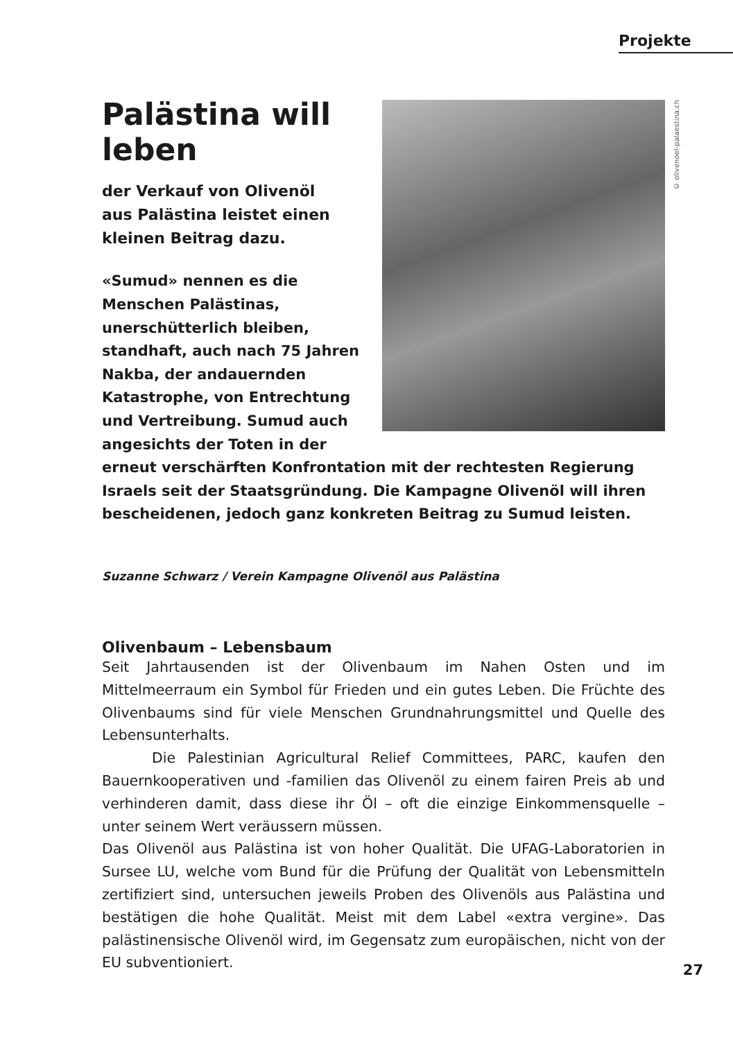Projekte
© olivenoel-palaestina.ch
Palästina will leben
der Verkauf von Olivenöl
aus Palästina leistet einen
kleinen Beitrag dazu.
«Sumud» nennen es die Menschen Palästinas, unerschütterlich bleiben, standhaft, auch nach 75 Jahren Nakba, der andauernden Katastrophe, von Entrechtung und Vertreibung. Sumud auch angesichts der Toten in der erneut verschärften Konfrontation mit der rechtesten Regierung Israels seit der Staatsgründung. Die Kampagne Olivenöl will ihren bescheidenen, jedoch ganz konkreten Beitrag zu Sumud leisten.
Suzanne Schwarz / Verein Kampagne Olivenöl aus Palästina
Olivenbaum – Lebensbaum
Seit Jahrtausenden ist der Olivenbaum im Nahen Osten und im Mittelmeerraum ein Symbol für Frieden und ein gutes Leben. Die Früchte des Olivenbaums sind für viele Menschen Grundnahrungsmittel und Quelle des Lebensunterhalts.
Die Palestinian Agricultural Relief Committees, PARC, kaufen den Bauernkooperativen und -familien das Olivenöl zu einem fairen Preis ab und verhinderen damit, dass diese ihr Öl – oft die einzige Einkommensquelle – unter seinem Wert veräussern müssen.
Das Olivenöl aus Palästina ist von hoher Qualität. Die UFAG-Laboratorien in Sursee LU, welche vom Bund für die Prüfung der Qualität von Lebensmitteln zertifiziert sind, untersuchen jeweils Proben des Olivenöls aus Palästina und bestätigen die hohe Qualität. Meist mit dem Label «extra vergine». Das palästinensische Olivenöl wird, im Gegensatz zum europäischen, nicht von der EU subventioniert.
27